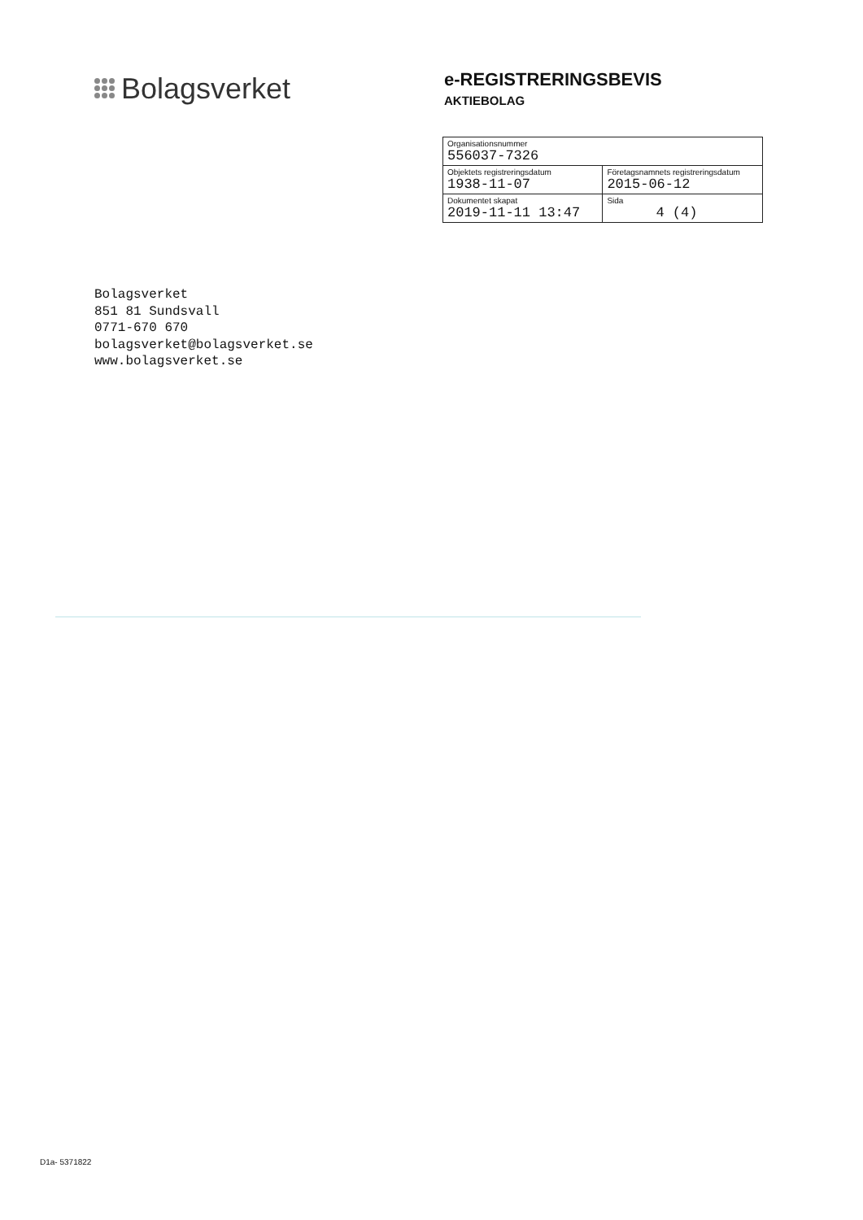Bolagsverket
e-REGISTRERINGSBEVIS
AKTIEBOLAG
| Organisationsnummer 556037-7326 | |
| Objektets registreringsdatum 1938-11-07 | Företagsnamnets registreringsdatum 2015-06-12 |
| Dokumentet skapat 2019-11-11 13:47 | Sida 4 (4) |
Bolagsverket
851 81 Sundsvall
0771-670 670
bolagsverket@bolagsverket.se
www.bolagsverket.se
D1a- 5371822